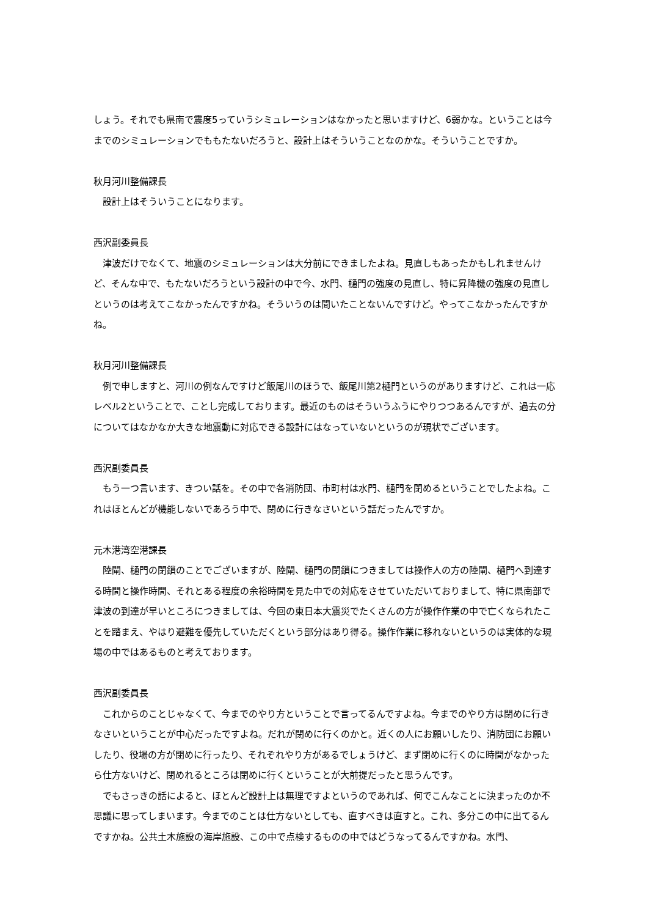しょう。それでも県南で震度5っていうシミュレーションはなかったと思いますけど、6弱かな。ということは今までのシミュレーションでももたないだろうと、設計上はそういうことなのかな。そういうことですか。
秋月河川整備課長
　設計上はそういうことになります。
西沢副委員長
　津波だけでなくて、地震のシミュレーションは大分前にできましたよね。見直しもあったかもしれませんけど、そんな中で、もたないだろうという設計の中で今、水門、樋門の強度の見直し、特に昇降機の強度の見直しというのは考えてこなかったんですかね。そういうのは聞いたことないんですけど。やってこなかったんですかね。
秋月河川整備課長
　例で申しますと、河川の例なんですけど飯尾川のほうで、飯尾川第2樋門というのがありますけど、これは一応レベル2ということで、ことし完成しております。最近のものはそういうふうにやりつつあるんですが、過去の分についてはなかなか大きな地震動に対応できる設計にはなっていないというのが現状でございます。
西沢副委員長
　もう一つ言います、きつい話を。その中で各消防団、市町村は水門、樋門を閉めるということでしたよね。これはほとんどが機能しないであろう中で、閉めに行きなさいという話だったんですか。
元木港湾空港課長
　陸閘、樋門の閉鎖のことでございますが、陸閘、樋門の閉鎖につきましては操作人の方の陸閘、樋門へ到達する時間と操作時間、それとある程度の余裕時間を見た中での対応をさせていただいておりまして、特に県南部で津波の到達が早いところにつきましては、今回の東日本大震災でたくさんの方が操作作業の中で亡くなられたことを踏まえ、やはり避難を優先していただくという部分はあり得る。操作作業に移れないというのは実体的な現場の中ではあるものと考えております。
西沢副委員長
　これからのことじゃなくて、今までのやり方ということで言ってるんですよね。今までのやり方は閉めに行きなさいということが中心だったですよね。だれが閉めに行くのかと。近くの人にお願いしたり、消防団にお願いしたり、役場の方が閉めに行ったり、それぞれやり方があるでしょうけど、まず閉めに行くのに時間がなかったら仕方ないけど、閉めれるところは閉めに行くということが大前提だったと思うんです。
　でもさっきの話によると、ほとんど設計上は無理ですよというのであれば、何でこんなことに決まったのか不思議に思ってしまいます。今までのことは仕方ないとしても、直すべきは直すと。これ、多分この中に出てるんですかね。公共土木施設の海岸施設、この中で点検するものの中ではどうなってるんですかね。水門、